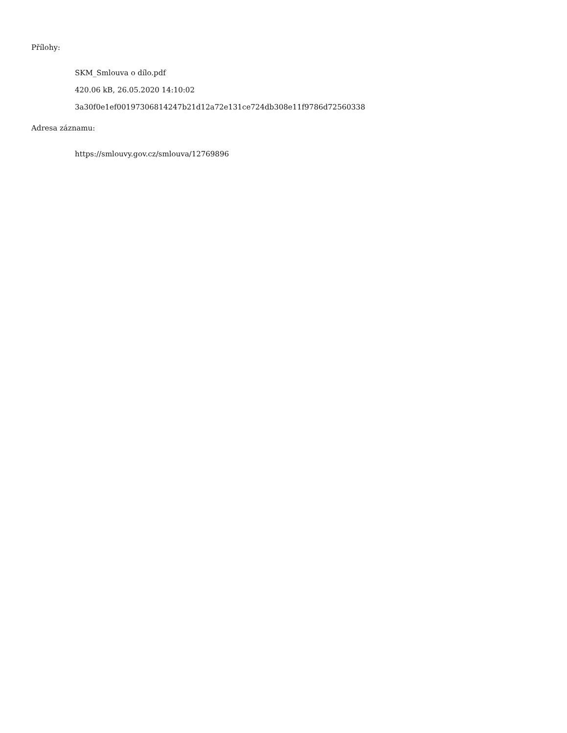Přílohy:
SKM_Smlouva o dílo.pdf
420.06 kB, 26.05.2020 14:10:02
3a30f0e1ef00197306814247b21d12a72e131ce724db308e11f9786d72560338
Adresa záznamu:
https://smlouvy.gov.cz/smlouva/12769896